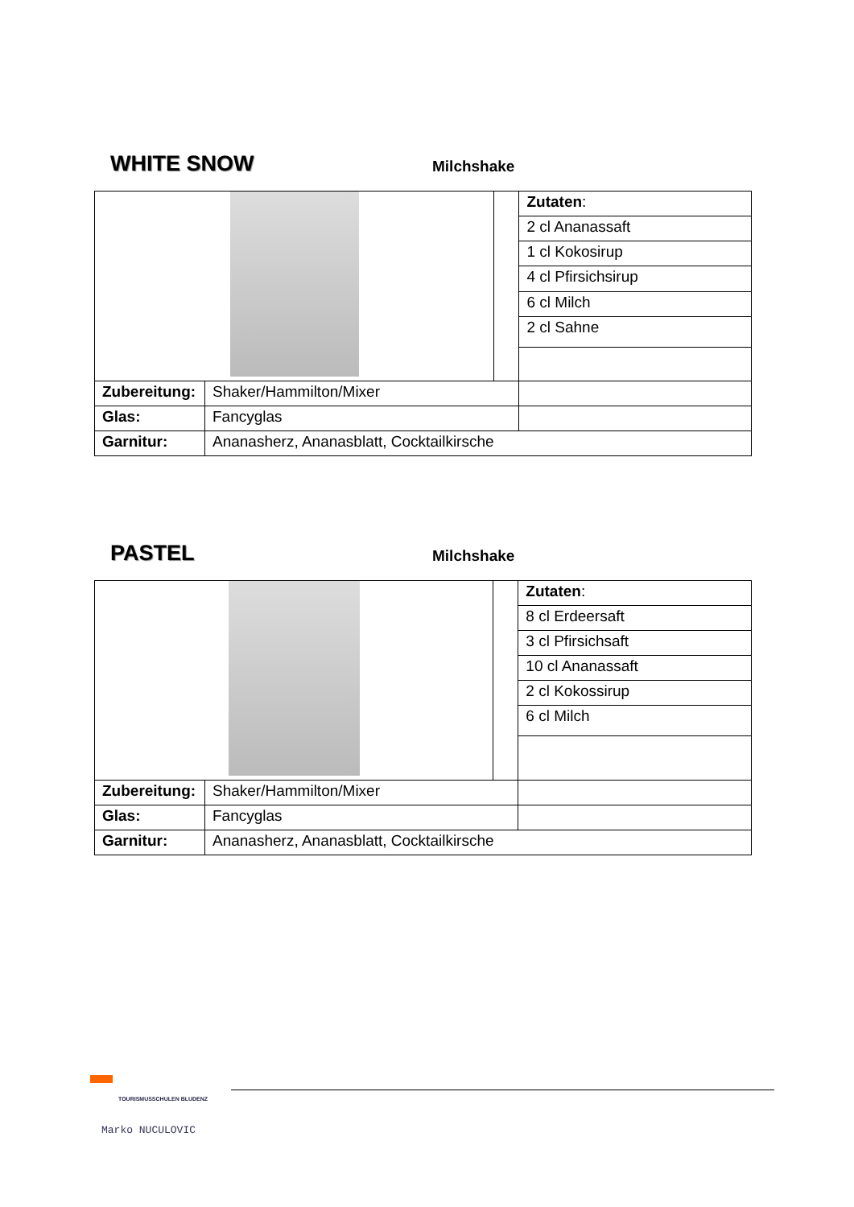WHITE SNOW
Milchshake
| | | | Zutaten : |
| | | | 2 cl Ananassaft |
| | | | 1 cl Kokosirup |
| | | | 4 cl Pfirsichsirup |
| | | | 6 cl Milch |
| | | | 2 cl Sahne |
| Zubereitung: | Shaker/Hammilton/Mixer | | |
| Glas: | Fancyglas | | |
| Garnitur: | Ananasherz, Ananasblatt, Cocktailkirsche | | |
PASTEL
Milchshake
| | | | Zutaten : |
| | | | 8 cl Erdeersaft |
| | | | 3 cl Pfirsichsaft |
| | | | 10 cl Ananassaft |
| | | | 2 cl Kokossirup |
| | | | 6 cl Milch |
| Zubereitung: | Shaker/Hammilton/Mixer | | |
| Glas: | Fancyglas | | |
| Garnitur: | Ananasherz, Ananasblatt, Cocktailkirsche | | |
TOURISMUSSCHULEN BLUDENZ
Marko NUCULOVIC